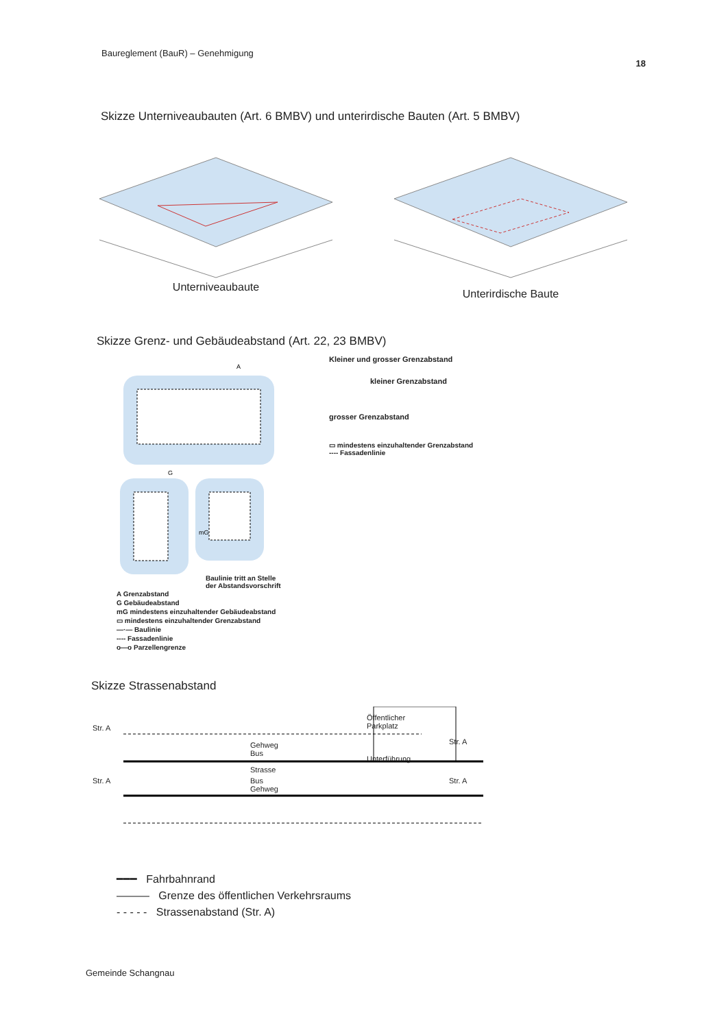Baureglement (BauR) – Genehmigung 18
Skizze Unterniveaubauten (Art. 6 BMBV) und unterirdische Bauten (Art. 5 BMBV)
Unterniveaubaute
Unterirdische Baute
Skizze Grenz- und Gebäudeabstand (Art. 22, 23 BMBV)
A
G
mG
Baulinie tritt an Stelle
der Abstandsvorschrift
A Grenzabstand
G Gebäudeabstand
mG mindestens einzuhaltender Gebäudeabstand
▭ mindestens einzuhaltender Grenzabstand
—·— Baulinie
---- Fassadenlinie
o—o Parzellengrenze
Kleiner und grosser Grenzabstand
kleiner Grenzabstand
grosser Grenzabstand
▭ mindestens einzuhaltender Grenzabstand
---- Fassadenlinie
Skizze Strassenabstand
Str. A Gehweg
Bus
Strasse Öffentlicher
Parkplatz
Unterführung Str. A Str. A Bus
Gehweg Str. A
━━━ Fahrbahnrand
——— Grenze des öffentlichen Verkehrsraums
- - - - - Strassenabstand (Str. A)
Gemeinde Schangnau